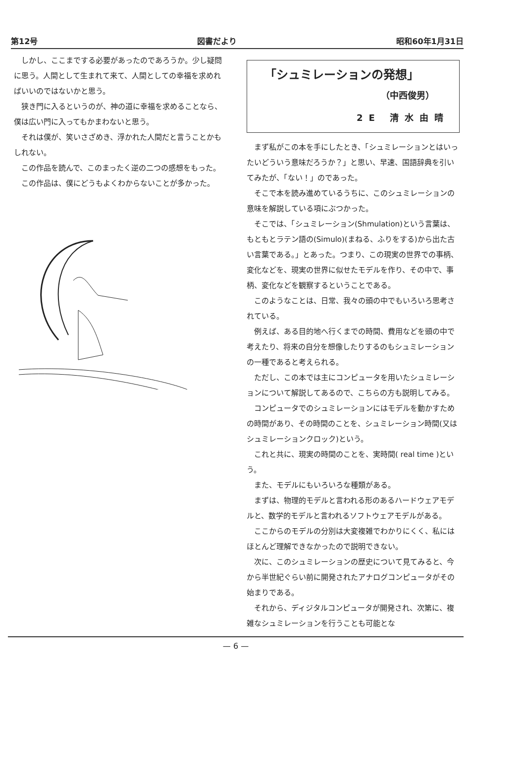第12号 図書だより 昭和60年1月31日
しかし、ここまでする必要があったのであろうか。少し疑問に思う。人間として生まれて来て、人間としての幸福を求めればいいのではないかと思う。
狭き門に入るというのが、神の道に幸福を求めることなら、僕は広い門に入ってもかまわないと思う。
それは僕が、笑いさざめき、浮かれた人間だと言うことかもしれない。
この作品を読んで、このまったく逆の二つの感想をもった。
この作品は、僕にどうもよくわからないことが多かった。
「シュミレーションの発想」
（中西俊男）
2E 清水由晴
まず私がこの本を手にしたとき、「シュミレーションとはいったいどういう意味だろうか？」と思い、早速、国語辞典を引いてみたが、「ない！」のであった。
そこで本を読み進めているうちに、このシュミレーションの意味を解説している項にぶつかった。
そこでは、「シュミレーション(Shmulation)という言葉は、もともとラテン語の(Simulo)(まねる、ふりをする)から出た古い言葉である。」とあった。つまり、この現実の世界での事柄、変化などを、現実の世界に似せたモデルを作り、その中で、事柄、変化などを観察するということである。
このようなことは、日常、我々の頭の中でもいろいろ思考されている。
例えば、ある目的地へ行くまでの時間、費用などを頭の中で考えたり、将来の自分を想像したりするのもシュミレーションの一種であると考えられる。
ただし、この本では主にコンピュータを用いたシュミレーションについて解説してあるので、こちらの方も説明してみる。
コンピュータでのシュミレーションにはモデルを動かすための時間があり、その時間のことを、シュミレーション時間(又はシュミレーションクロック)という。
これと共に、現実の時間のことを、実時間( real time )という。
また、モデルにもいろいろな種類がある。
まずは、物理的モデルと言われる形のあるハードウェアモデルと、数学的モデルと言われるソフトウェアモデルがある。
ここからのモデルの分別は大変複雑でわかりにくく、私にはほとんど理解できなかったので説明できない。
次に、このシュミレーションの歴史について見てみると、今から半世紀ぐらい前に開発されたアナログコンピュータがその始まりである。
それから、ディジタルコンピュータが開発され、次第に、複雑なシュミレーションを行うことも可能とな
— 6 —